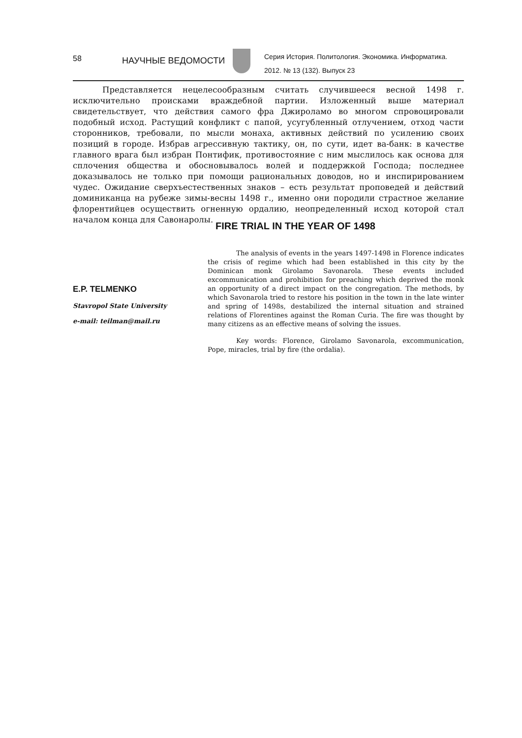58
НАУЧНЫЕ ВЕДОМОСТИ
Серия История. Политология. Экономика. Информатика.
2012. № 13 (132). Выпуск 23
Представляется нецелесообразным считать случившееся весной 1498 г. исключительно происками враждебной партии. Изложенный выше материал свидетельствует, что действия самого фра Джироламо во многом спровоцировали подобный исход. Растущий конфликт с папой, усугубленный отлучением, отход части сторонников, требовали, по мысли монаха, активных действий по усилению своих позиций в городе. Избрав агрессивную тактику, он, по сути, идет ва-банк: в качестве главного врага был избран Понтифик, противостояние с ним мыслилось как основа для сплочения общества и обосновывалось волей и поддержкой Господа; последнее доказывалось не только при помощи рациональных доводов, но и инспирированием чудес. Ожидание сверхъестественных знаков – есть результат проповедей и действий доминиканца на рубеже зимы-весны 1498 г., именно они породили страстное желание флорентийцев осуществить огненную ордалию, неопределенный исход которой стал началом конца для Савонаролы.
FIRE TRIAL IN THE YEAR OF 1498
E.P. TELMENKO
Stavropol State University
e-mail: teilman@mail.ru
The analysis of events in the years 1497-1498 in Florence indicates the crisis of regime which had been established in this city by the Dominican monk Girolamo Savonarola. These events included excommunication and prohibition for preaching which deprived the monk an opportunity of a direct impact on the congregation. The methods, by which Savonarola tried to restore his position in the town in the late winter and spring of 1498s, destabilized the internal situation and strained relations of Florentines against the Roman Curia. The fire was thought by many citizens as an effective means of solving the issues.
Key words: Florence, Girolamo Savonarola, excommunication, Pope, miracles, trial by fire (the ordalia).